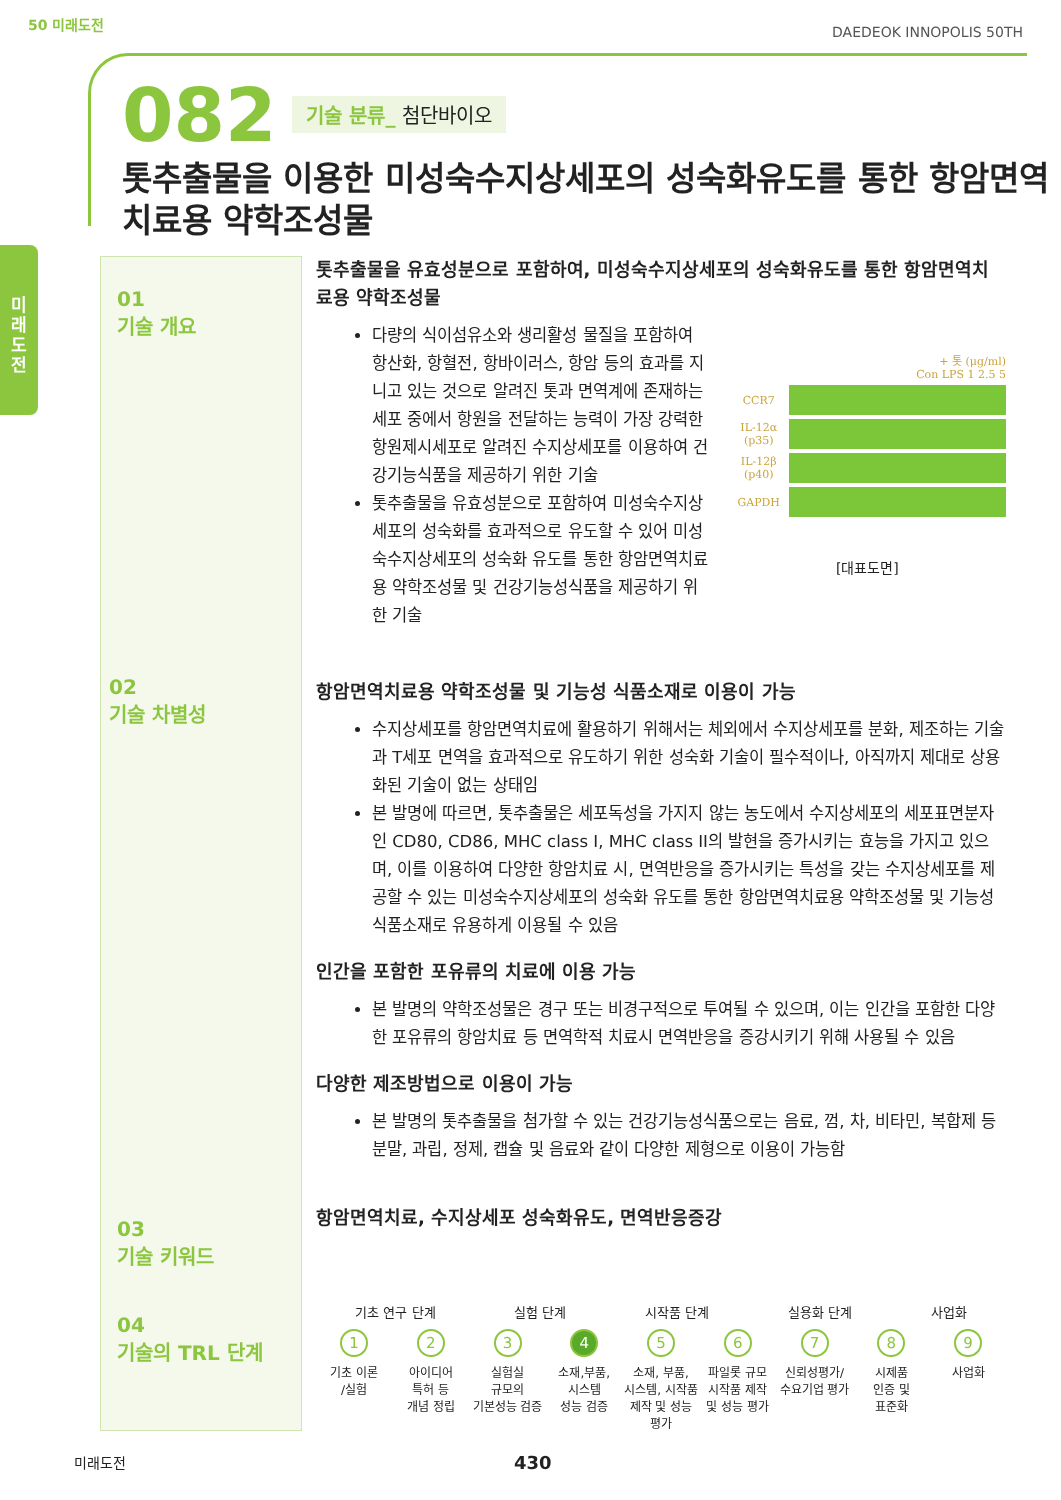50 미래도전 DAEDEOK INNOPOLIS 50TH
미
래
도
전
082 기술 분류_ 첨단바이오
톳추출물을 이용한 미성숙수지상세포의 성숙화유도를 통한 항암면역 치료용 약학조성물
01
기술 개요
02
기술 차별성
03
기술 키워드
04
기술의 TRL 단계
톳추출물을 유효성분으로 포함하여, 미성숙수지상세포의 성숙화유도를 통한 항암면역치료용 약학조성물
다량의 식이섬유소와 생리활성 물질을 포함하여 항산화, 항혈전, 항바이러스, 항암 등의 효과를 지니고 있는 것으로 알려진 톳과 면역계에 존재하는 세포 중에서 항원을 전달하는 능력이 가장 강력한 항원제시세포로 알려진 수지상세포를 이용하여 건강기능식품을 제공하기 위한 기술
톳추출물을 유효성분으로 포함하여 미성숙수지상세포의 성숙화를 효과적으로 유도할 수 있어 미성숙수지상세포의 성숙화 유도를 통한 항암면역치료용 약학조성물 및 건강기능성식품을 제공하기 위한 기술
+ 톳 (μg/ml)
Con LPS 1 2.5 5
CCR7
IL-12α (p35)
IL-12β (p40)
GAPDH
[대표도면]
항암면역치료용 약학조성물 및 기능성 식품소재로 이용이 가능
수지상세포를 항암면역치료에 활용하기 위해서는 체외에서 수지상세포를 분화, 제조하는 기술과 T세포 면역을 효과적으로 유도하기 위한 성숙화 기술이 필수적이나, 아직까지 제대로 상용화된 기술이 없는 상태임
본 발명에 따르면, 톳추출물은 세포독성을 가지지 않는 농도에서 수지상세포의 세포표면분자인 CD80, CD86, MHC class I, MHC class II의 발현을 증가시키는 효능을 가지고 있으며, 이를 이용하여 다양한 항암치료 시, 면역반응을 증가시키는 특성을 갖는 수지상세포를 제공할 수 있는 미성숙수지상세포의 성숙화 유도를 통한 항암면역치료용 약학조성물 및 기능성 식품소재로 유용하게 이용될 수 있음
인간을 포함한 포유류의 치료에 이용 가능
본 발명의 약학조성물은 경구 또는 비경구적으로 투여될 수 있으며, 이는 인간을 포함한 다양한 포유류의 항암치료 등 면역학적 치료시 면역반응을 증강시키기 위해 사용될 수 있음
다양한 제조방법으로 이용이 가능
본 발명의 톳추출물을 첨가할 수 있는 건강기능성식품으로는 음료, 껌, 차, 비타민, 복합제 등 분말, 과립, 정제, 캡슐 및 음료와 같이 다양한 제형으로 이용이 가능함
항암면역치료, 수지상세포 성숙화유도, 면역반응증강
기초 연구 단계 실험 단계 시작품 단계 실용화 단계 사업화
1
기초 이론
/실험
2
아이디어
특허 등
개념 정립
3
실험실
규모의
기본성능 검증
4
소재,부품,
시스템
성능 검증
5
소재, 부품,
시스템, 시작품
제작 및 성능 평가
6
파일롯 규모
시작품 제작
및 성능 평가
7
신뢰성평가/
수요기업 평가
8
시제품
인증 및
표준화
9
사업화
미래도전 430